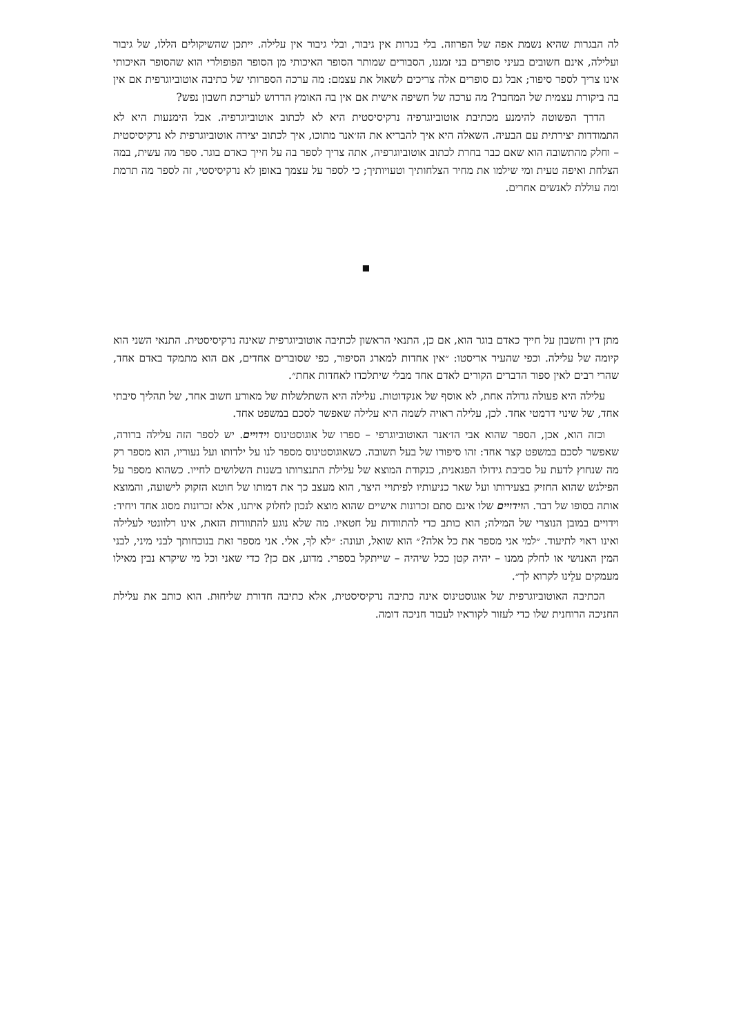לה הבגרות שהיא נשמת אפה של הפרוזה. בלי בגרות אין גיבור, ובלי גיבור אין עלילה. ייתכן שהשיקולים הללו, של גיבור ועלילה, אינם חשובים בעיני סופרים בני זמננו, הסבורים שמותר הסופר האיכותי מן הסופר הפופולרי הוא שהסופר האיכותי אינו צריך לספר סיפור; אבל גם סופרים אלה צריכים לשאול את עצמם: מה ערכה הספרותי של כתיבה אוטוביוגרפית אם אין בה ביקורת עצמית של המחבר? מה ערכה של חשיפה אישית אם אין בה האומץ הדרוש לעריכת חשבון נפש?
הדרך הפשוטה להימנע מכתיבת אוטוביוגרפיה נרקיסיסטית היא לא לכתוב אוטוביוגרפיה. אבל הימנעות היא לא התמודדות יצירתית עם הבעיה. השאלה היא איך להבריא את הז׳אנר מתוכו, איך לכתוב יצירה אוטוביוגרפית לא נרקיסיסטית – וחלק מהתשובה הוא שאם כבר בחרת לכתוב אוטוביוגרפיה, אתה צריך לספר בה על חייך כאדם בוגר. ספר מה עשית, במה הצלחת ואיפה טעית ומי שילמו את מחיר הצלחותיך וטעויותיך; כי לספר על עצמך באופן לא נרקיסיסטי, זה לספר מה תרמת ומה עוללת לאנשים אחרים.
■
מתן דין וחשבון על חייך כאדם בוגר הוא, אם כן, התנאי הראשון לכתיבה אוטוביוגרפית שאינה נרקיסיסטית. התנאי השני הוא קיומה של עלילה. וכפי שהעיר אריסטו: ״אין אחדות למארג הסיפור, כפי שסוברים אחדים, אם הוא מתמקד באדם אחד, שהרי רבים לאין ספור הדברים הקורים לאדם אחד מבלי שיתלכדו לאחדות אחת״.
עלילה היא פעולה גדולה אחת, לא אוסף של אנקדוטות. עלילה היא השתלשלות של מאורע חשוב אחד, של תהליך סיבתי אחד, של שינוי דרמטי אחד. לכן, עלילה ראויה לשמה היא עלילה שאפשר לסכם במשפט אחד.
וכזה הוא, אכן, הספר שהוא אבי הז׳אנר האוטוביוגרפי – ספרו של אוגוסטינוס וידויים. יש לספר הזה עלילה ברורה, שאפשר לסכם במשפט קצר אחד: זהו סיפורו של בעל תשובה. כשאוגוסטינוס מספר לנו על ילדותו ועל נעוריו, הוא מספר רק מה שנחוץ לדעת על סביבת גידולו הפגאנית, כנקודת המוצא של עלילת התנצרותו בשנות השלושים לחייו. כשהוא מספר על הפילגש שהוא החזיק בצעירותו ועל שאר כניעותיו לפיתויי היצר, הוא מעצב כך את דמותו של חוטא הזקוק לישועה, והמוצא אותה בסופו של דבר. הוידויים שלו אינם סתם זכרונות אישיים שהוא מוצא לנכון לחלוק איתנו, אלא זכרונות מסוג אחד ויחיד: וידויים במובן הנוצרי של המילה; הוא כותב כדי להתוודות על חטאיו. מה שלא נוגע להתוודות הזאת, אינו רלוונטי לעלילה ואינו ראוי לתיעוד. ״למי אני מספר את כל אלה?״ הוא שואל, ועונה: ״לא לךָ, אלי. אני מספר זאת בנוכחותך לבני מיני, לבני המין האנושי או לחלק ממנו – יהיה קטן ככל שיהיה – שייתקל בספרי. מדוע, אם כן? כדי שאני וכל מי שיקרא נבין מאילו מעמקים עלֵינו לקרוא לך״.
הכתיבה האוטוביוגרפית של אוגוסטינוס אינה כתיבה נרקיסיסטית, אלא כתיבה חדורת שליחוּת. הוא כותב את עלילת החניכה הרוחנית שלו כדי לעזור לקוראיו לעבור חניכה דומה.